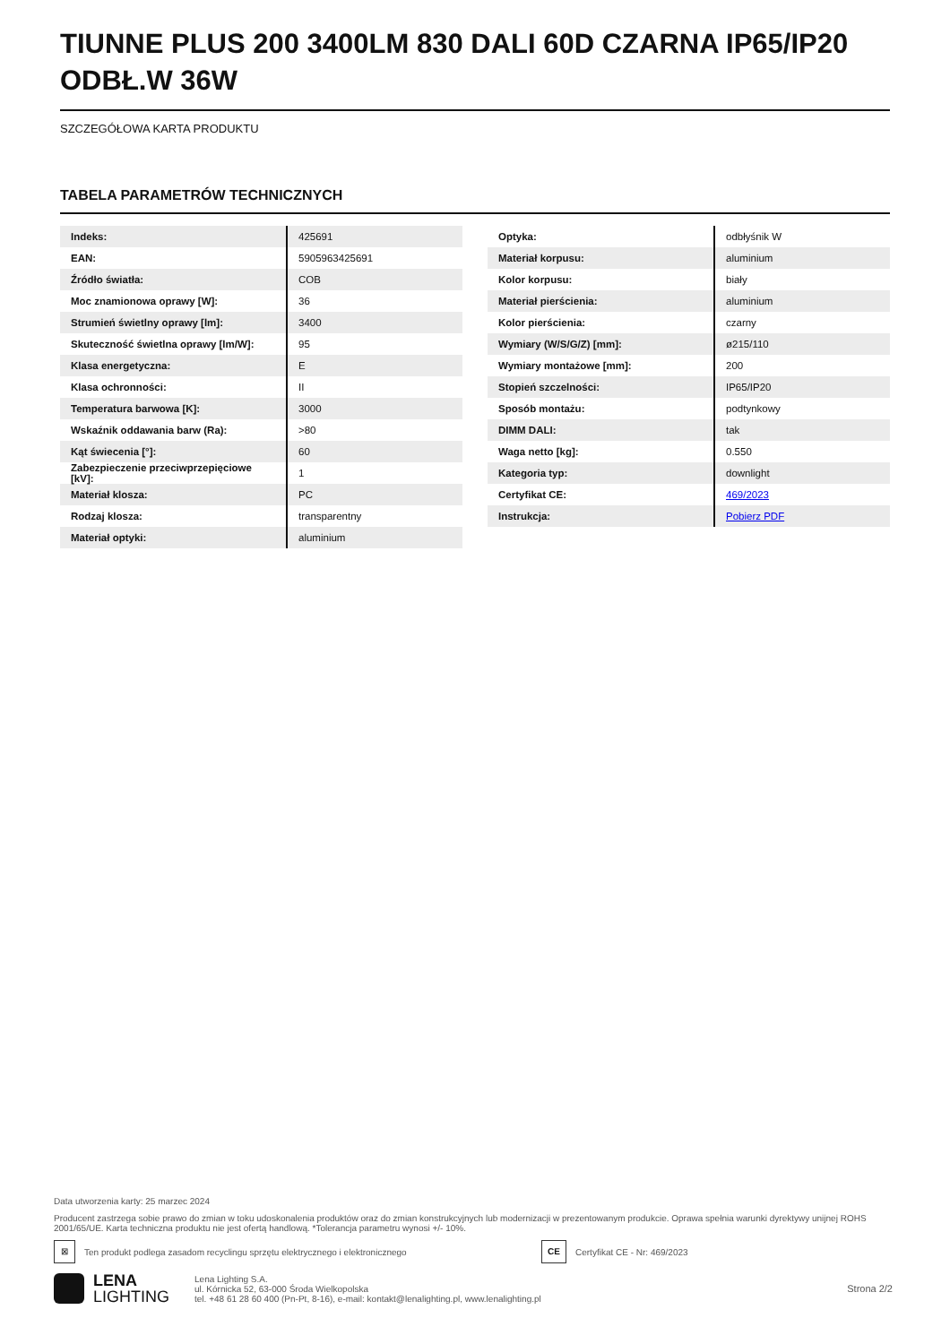TIUNNE PLUS 200 3400LM 830 DALI 60D CZARNA IP65/IP20 ODBŁ.W 36W
SZCZEGÓŁOWA KARTA PRODUKTU
TABELA PARAMETRÓW TECHNICZNYCH
| Indeks: | 425691 |
| EAN: | 5905963425691 |
| Źródło światła: | COB |
| Moc znamionowa oprawy [W]: | 36 |
| Strumień świetlny oprawy [lm]: | 3400 |
| Skuteczność świetlna oprawy [lm/W]: | 95 |
| Klasa energetyczna: | E |
| Klasa ochronności: | II |
| Temperatura barwowa [K]: | 3000 |
| Wskaźnik oddawania barw (Ra): | >80 |
| Kąt świecenia [°]: | 60 |
| Zabezpieczenie przeciwprzepięciowe [kV]: | 1 |
| Materiał klosza: | PC |
| Rodzaj klosza: | transparentny |
| Materiał optyki: | aluminium |
| Optyka: | odbłyśnik W |
| Materiał korpusu: | aluminium |
| Kolor korpusu: | biały |
| Materiał pierścienia: | aluminium |
| Kolor pierścienia: | czarny |
| Wymiary (W/S/G/Z) [mm]: | ø215/110 |
| Wymiary montażowe [mm]: | 200 |
| Stopień szczelności: | IP65/IP20 |
| Sposób montażu: | podtynkowy |
| DIMM DALI: | tak |
| Waga netto [kg]: | 0.550 |
| Kategoria typ: | downlight |
| Certyfikat CE: | 469/2023 |
| Instrukcja: | Pobierz PDF |
Data utworzenia karty: 25 marzec 2024
Producent zastrzega sobie prawo do zmian w toku udoskonalenia produktów oraz do zmian konstrukcyjnych lub modernizacji w prezentowanym produkcie. Oprawa spełnia warunki dyrektywy unijnej ROHS 2001/65/UE. Karta techniczna produktu nie jest ofertą handlową. *Tolerancja parametru wynosi +/- 10%.
⊠ Ten produkt podlega zasadom recyclingu sprzętu elektrycznego i elektronicznego CE Certyfikat CE - Nr: 469/2023
LENA
LIGHTING
Lena Lighting S.A.
ul. Kórnicka 52, 63-000 Środa Wielkopolska
tel. +48 61 28 60 400 (Pn-Pt, 8-16), e-mail: kontakt@lenalighting.pl, www.lenalighting.pl
Strona 2/2